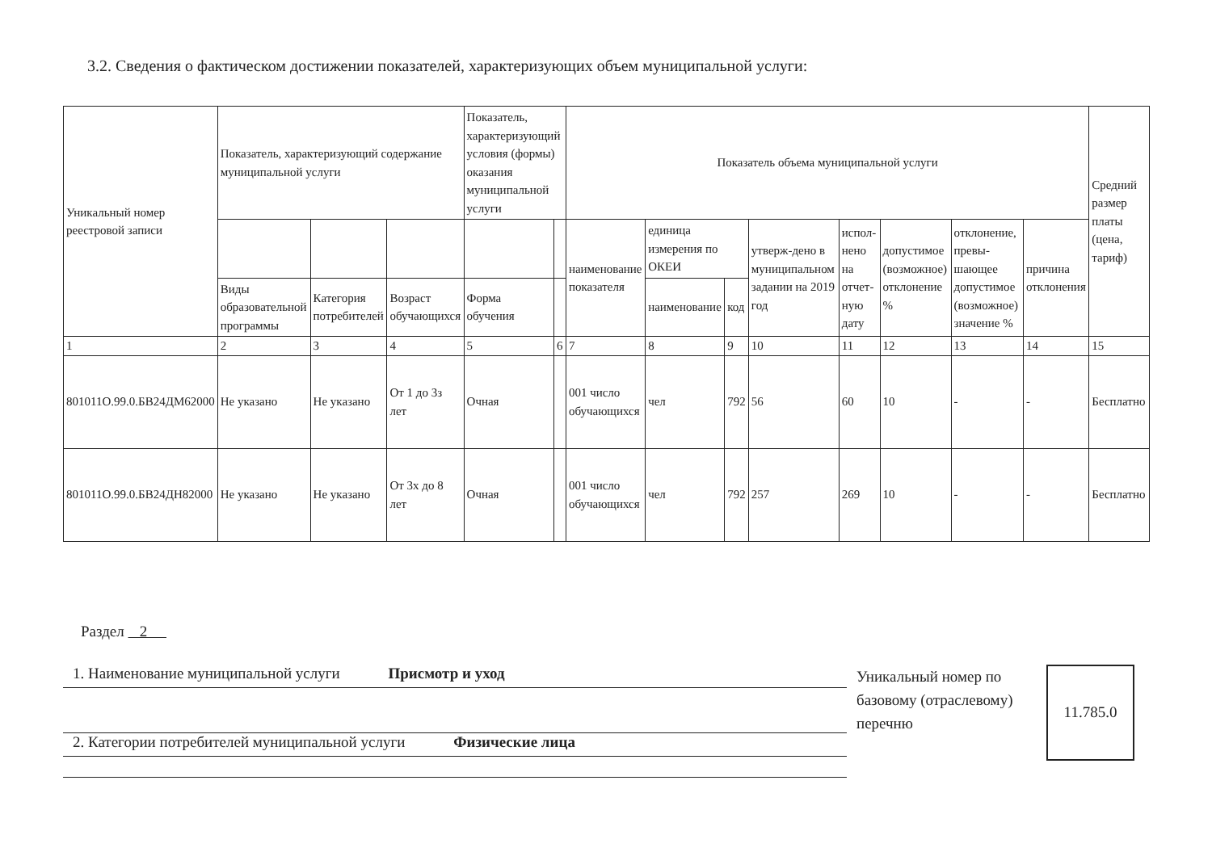3.2. Сведения о фактическом достижении показателей, характеризующих объем муниципальной услуги:
| Уникальный номер реестровой записи | Показатель, характеризующий содержание муниципальной услуги | | | Показатель, характеризующий условия (формы) оказания муниципальной услуги | | Показатель объема муниципальной услуги | | | | | | | | Средний размер платы (цена, тариф) |
| --- | --- | --- | --- | --- | --- | --- | --- | --- | --- | --- | --- | --- | --- | --- |
| | | | | | | наименование показателя | единица измерения по ОКЕИ | | утверж-дено в муниципальном задании на 2019 год | испол-нено на отчет-ную дату | допустимое (возможное) отклонение % | отклонение, превы-шающее допустимое (возможное) значение % | причина отклонения | |
| | Виды образовательной программы | Категория потребителей | Возраст обучающихся | Форма обучения | | | наименование | код | | | | | | |
| 1 | 2 | 3 | 4 | 5 | 6 | 7 | 8 | 9 | 10 | 11 | 12 | 13 | 14 | 15 |
| 801011О.99.0.БВ24ДМ62000 | Не указано | Не указано | От 1 до 3з лет | Очная | | 001 число обучающихся | чел | 792 | 56 | 60 | 10 | - | - | Бесплатно |
| 801011О.99.0.БВ24ДН82000 | Не указано | Не указано | От 3х до 8 лет | Очная | | 001 число обучающихся | чел | 792 | 257 | 269 | 10 | - | - | Бесплатно |
Раздел 2
1. Наименование муниципальной услуги Присмотр и уход
2. Категории потребителей муниципальной услуги Физические лица
Уникальный номер по базовому (отраслевому) перечню
11.785.0